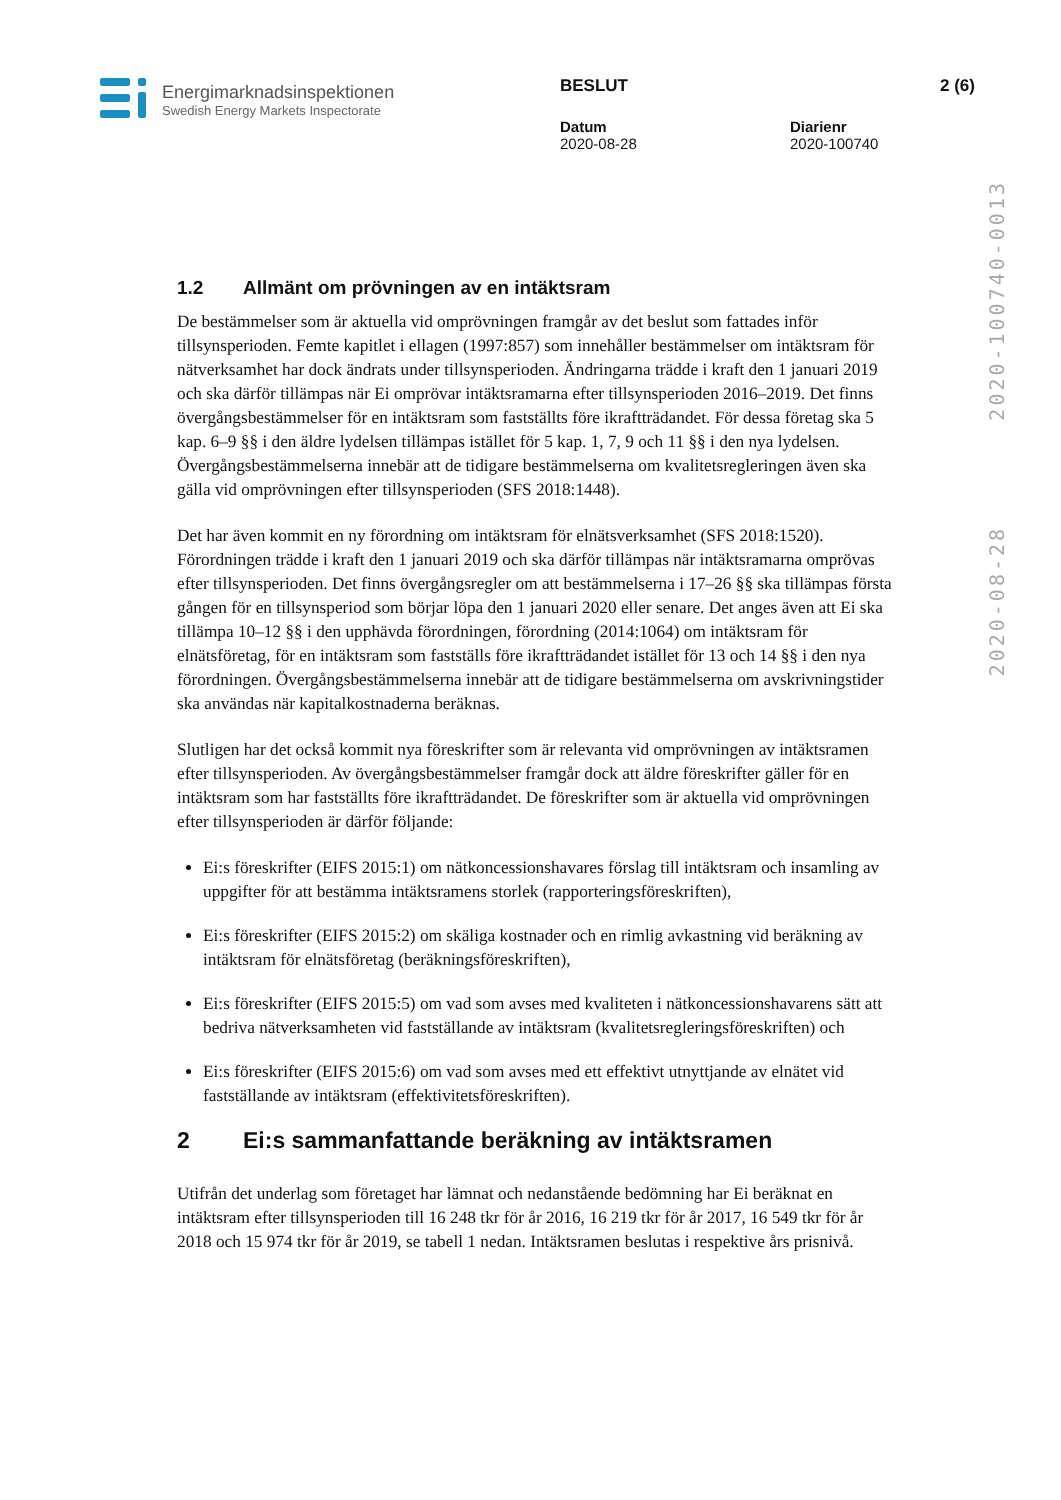Energimarknadsinspektionen
Swedish Energy Markets Inspectorate
BESLUT 2 (6)
Datum
2020-08-28
Diarienr
2020-100740
2020-08-28 2020-100740-0013
1.2 Allmänt om prövningen av en intäktsram
De bestämmelser som är aktuella vid omprövningen framgår av det beslut som fattades inför tillsynsperioden. Femte kapitlet i ellagen (1997:857) som innehåller bestämmelser om intäktsram för nätverksamhet har dock ändrats under tillsynsperioden. Ändringarna trädde i kraft den 1 januari 2019 och ska därför tillämpas när Ei omprövar intäktsramarna efter tillsynsperioden 2016–2019. Det finns övergångsbestämmelser för en intäktsram som fastställts före ikraftträdandet. För dessa företag ska 5 kap. 6–9 §§ i den äldre lydelsen tillämpas istället för 5 kap. 1, 7, 9 och 11 §§ i den nya lydelsen. Övergångsbestämmelserna innebär att de tidigare bestämmelserna om kvalitetsregleringen även ska gälla vid omprövningen efter tillsynsperioden (SFS 2018:1448).
Det har även kommit en ny förordning om intäktsram för elnätsverksamhet (SFS 2018:1520). Förordningen trädde i kraft den 1 januari 2019 och ska därför tillämpas när intäktsramarna omprövas efter tillsynsperioden. Det finns övergångsregler om att bestämmelserna i 17–26 §§ ska tillämpas första gången för en tillsynsperiod som börjar löpa den 1 januari 2020 eller senare. Det anges även att Ei ska tillämpa 10–12 §§ i den upphävda förordningen, förordning (2014:1064) om intäktsram för elnätsföretag, för en intäktsram som fastställs före ikraftträdandet istället för 13 och 14 §§ i den nya förordningen. Övergångsbestämmelserna innebär att de tidigare bestämmelserna om avskrivningstider ska användas när kapitalkostnaderna beräknas.
Slutligen har det också kommit nya föreskrifter som är relevanta vid omprövningen av intäktsramen efter tillsynsperioden. Av övergångsbestämmelser framgår dock att äldre föreskrifter gäller för en intäktsram som har fastställts före ikraftträdandet. De föreskrifter som är aktuella vid omprövningen efter tillsynsperioden är därför följande:
Ei:s föreskrifter (EIFS 2015:1) om nätkoncessionshavares förslag till intäktsram och insamling av uppgifter för att bestämma intäktsramens storlek (rapporteringsföreskriften),
Ei:s föreskrifter (EIFS 2015:2) om skäliga kostnader och en rimlig avkastning vid beräkning av intäktsram för elnätsföretag (beräkningsföreskriften),
Ei:s föreskrifter (EIFS 2015:5) om vad som avses med kvaliteten i nätkoncessionshavarens sätt att bedriva nätverksamheten vid fastställande av intäktsram (kvalitetsregleringsföreskriften) och
Ei:s föreskrifter (EIFS 2015:6) om vad som avses med ett effektivt utnyttjande av elnätet vid fastställande av intäktsram (effektivitetsföreskriften).
2 Ei:s sammanfattande beräkning av intäktsramen
Utifrån det underlag som företaget har lämnat och nedanstående bedömning har Ei beräknat en intäktsram efter tillsynsperioden till 16 248 tkr för år 2016, 16 219 tkr för år 2017, 16 549 tkr för år 2018 och 15 974 tkr för år 2019, se tabell 1 nedan. Intäktsramen beslutas i respektive års prisnivå.